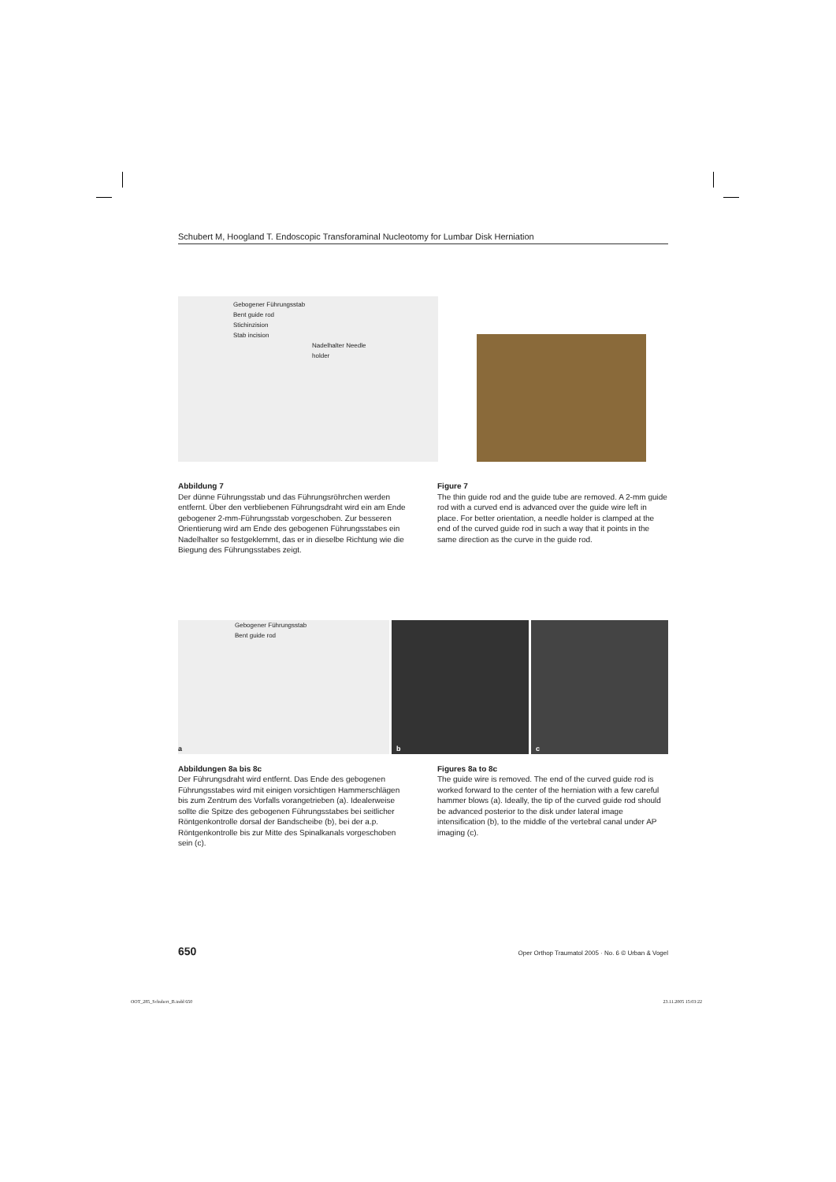Schubert M, Hoogland T. Endoscopic Transforaminal Nucleotomy for Lumbar Disk Herniation
Gebogener Führungsstab
Bent guide rod
Stichinzision
Stab incision
Nadelhalter Needle holder
Abbildung 7
Der dünne Führungsstab und das Führungsröhrchen werden entfernt. Über den verbliebenen Führungsdraht wird ein am Ende gebogener 2-mm-Führungsstab vorgeschoben. Zur besseren Orientierung wird am Ende des gebogenen Führungsstabes ein Nadelhalter so festgeklemmt, das er in dieselbe Richtung wie die Biegung des Führungsstabes zeigt.
Figure 7
The thin guide rod and the guide tube are removed. A 2-mm guide rod with a curved end is advanced over the guide wire left in place. For better orientation, a needle holder is clamped at the end of the curved guide rod in such a way that it points in the same direction as the curve in the guide rod.
Gebogener Führungsstab
Bent guide rod
a
b
c
Abbildungen 8a bis 8c
Der Führungsdraht wird entfernt. Das Ende des gebogenen Führungsstabes wird mit einigen vorsichtigen Hammerschlägen bis zum Zentrum des Vorfalls vorangetrieben (a). Idealerweise sollte die Spitze des gebogenen Führungsstabes bei seitlicher Röntgenkontrolle dorsal der Bandscheibe (b), bei der a.p. Röntgenkontrolle bis zur Mitte des Spinalkanals vorgeschoben sein (c).
Figures 8a to 8c
The guide wire is removed. The end of the curved guide rod is worked forward to the center of the herniation with a few careful hammer blows (a). Ideally, the tip of the curved guide rod should be advanced posterior to the disk under lateral image intensification (b), to the middle of the vertebral canal under AP imaging (c).
650 Oper Orthop Traumatol 2005 · No. 6 © Urban & Vogel
OOT_285_Schubert_B.indd 650 23.11.2005 15:03:22